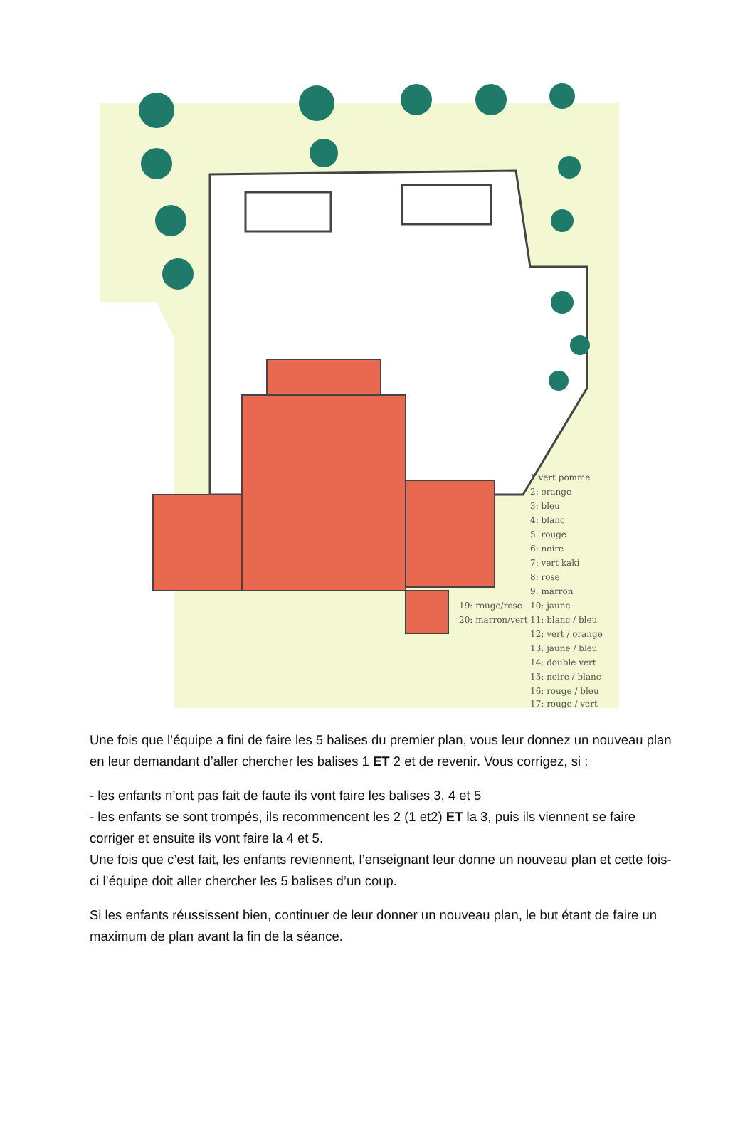1 vert pomme
2: orange
3: bleu
4: blanc
5: rouge
6: noire
7: vert kaki
8: rose
9: marron
10: jaune
11: blanc / bleu
12: vert / orange
13: jaune / bleu
14: double vert
15: noire / blanc
16: rouge / bleu
17: rouge / vert
19: rouge/rose
20: marron/vert
Une fois que l’équipe a fini de faire les 5 balises du premier plan, vous leur donnez un nouveau plan en leur demandant d’aller chercher les balises 1 ET 2 et de revenir. Vous corrigez, si :
- les enfants n’ont pas fait de faute ils vont faire les balises 3, 4 et 5
- les enfants se sont trompés, ils recommencent les 2 (1 et2) ET la 3, puis ils viennent se faire corriger et ensuite ils vont faire la 4 et 5.
Une fois que c’est fait, les enfants reviennent, l’enseignant leur donne un nouveau plan et cette fois-ci l’équipe doit aller chercher les 5 balises d’un coup.
Si les enfants réussissent bien, continuer de leur donner un nouveau plan, le but étant de faire un maximum de plan avant la fin de la séance.